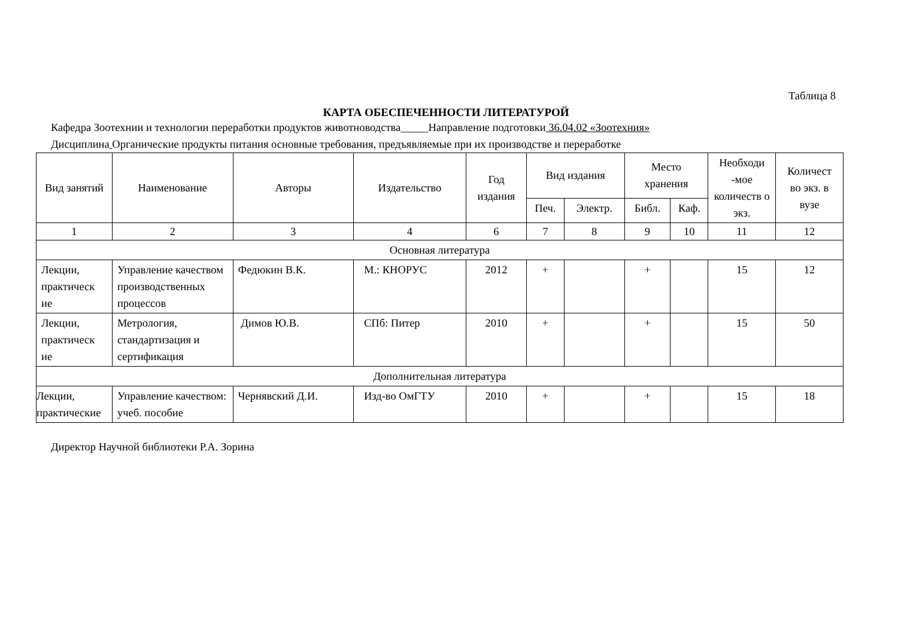Таблица 8
КАРТА ОБЕСПЕЧЕННОСТИ ЛИТЕРАТУРОЙ
Кафедра Зоотехнии и технологии переработки продуктов животноводства_____Направление подготовки 36.04.02 «Зоотехния»
Дисциплина Органические продукты питания основные требования, предъявляемые при их производстве и переработке
| Вид занятий | Наименование | Авторы | Издательство | Год издания | Вид издания | | Место хранения | | Необходи -мое количеств о экз. | Количест во экз. в вузе |
| --- | --- | --- | --- | --- | --- | --- | --- | --- | --- | --- |
| | | | | | Печ. | Электр. | Библ. | Каф. | | |
| 1 | 2 | 3 | 4 | 6 | 7 | 8 | 9 | 10 | 11 | 12 |
| Основная литература | | | | | | | | | | |
| Лекции, практическ ие | Управление качеством производственных процессов | Федюкин В.К. | М.: КНОРУС | 2012 | + | | + | | 15 | 12 |
| Лекции, практическ ие | Метрология, стандартизация и сертификация | Димов Ю.В. | СПб: Питер | 2010 | + | | + | | 15 | 50 |
| Дополнительная литература | | | | | | | | | | |
| Лекции, практические | Управление качеством: учеб. пособие | Чернявский Д.И. | Изд-во ОмГТУ | 2010 | + | | + | | 15 | 18 |
Директор Научной библиотеки Р.А. Зорина